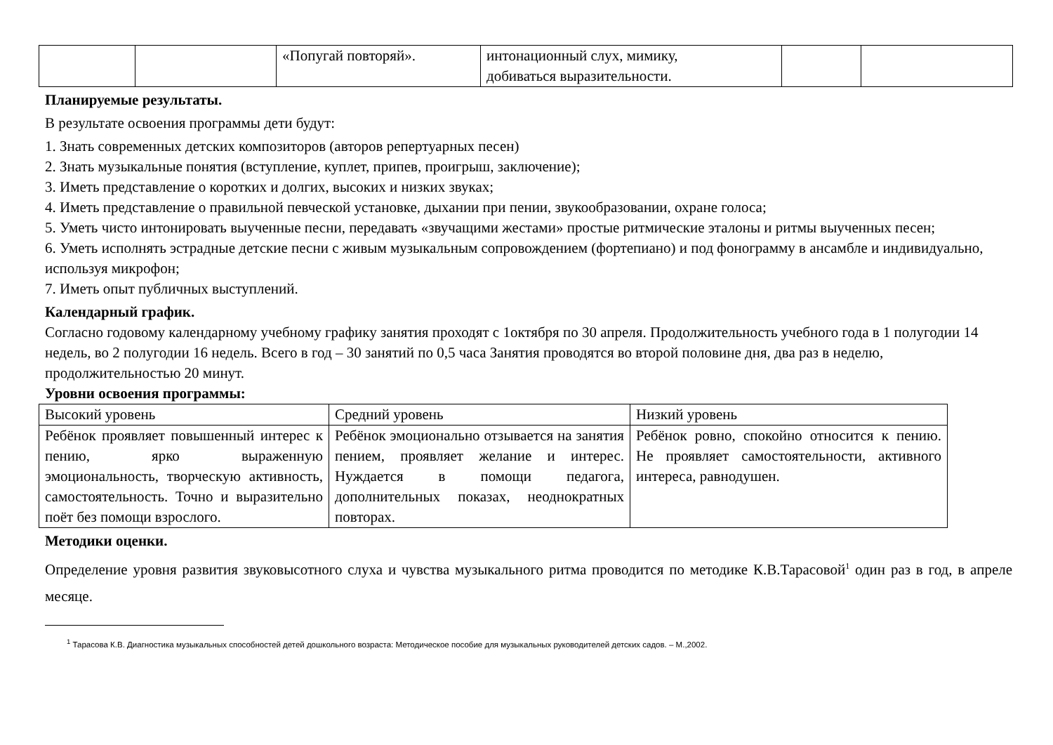| | | «Попугай повторяй». | интонационный слух, мимику, добиваться выразительности. | | |
Планируемые результаты.
В результате освоения программы дети будут:
1. Знать современных детских композиторов (авторов репертуарных песен)
2. Знать музыкальные понятия (вступление, куплет, припев, проигрыш, заключение);
3. Иметь представление о коротких и долгих, высоких и низких звуках;
4. Иметь представление о правильной певческой установке, дыхании при пении, звукообразовании, охране голоса;
5. Уметь чисто интонировать выученные песни, передавать «звучащими жестами» простые ритмические эталоны и ритмы выученных песен;
6. Уметь исполнять эстрадные детские песни с живым музыкальным сопровождением (фортепиано) и под фонограмму в ансамбле и индивидуально, используя микрофон;
7. Иметь опыт публичных выступлений.
Календарный график.
Согласно годовому календарному учебному графику занятия проходят с 1октября по 30 апреля. Продолжительность учебного года в 1 полугодии 14 недель, во 2 полугодии 16 недель. Всего в год – 30 занятий по 0,5 часа Занятия проводятся во второй половине дня, два раз в неделю, продолжительностью 20 минут.
Уровни освоения программы:
| Высокий уровень | Средний уровень | Низкий уровень |
| Ребёнок проявляет повышенный интерес к пению, ярко выраженную эмоциональность, творческую активность, самостоятельность. Точно и выразительно поёт без помощи взрослого. | Ребёнок эмоционально отзывается на занятия пением, проявляет желание и интерес. Нуждается в помощи педагога, дополнительных показах, неоднократных повторах. | Ребёнок ровно, спокойно относится к пению. Не проявляет самостоятельности, активного интереса, равнодушен. |
Методики оценки.
Определение уровня развития звуковысотного слуха и чувства музыкального ритма проводится по методике К.В.Тарасовой<sup>1</sup> один раз в год, в апреле месяце.
<sup>1</sup> Тарасова К.В. Диагностика музыкальных способностей детей дошкольного возраста: Методическое пособие для музыкальных руководителей детских садов. – М.,2002.